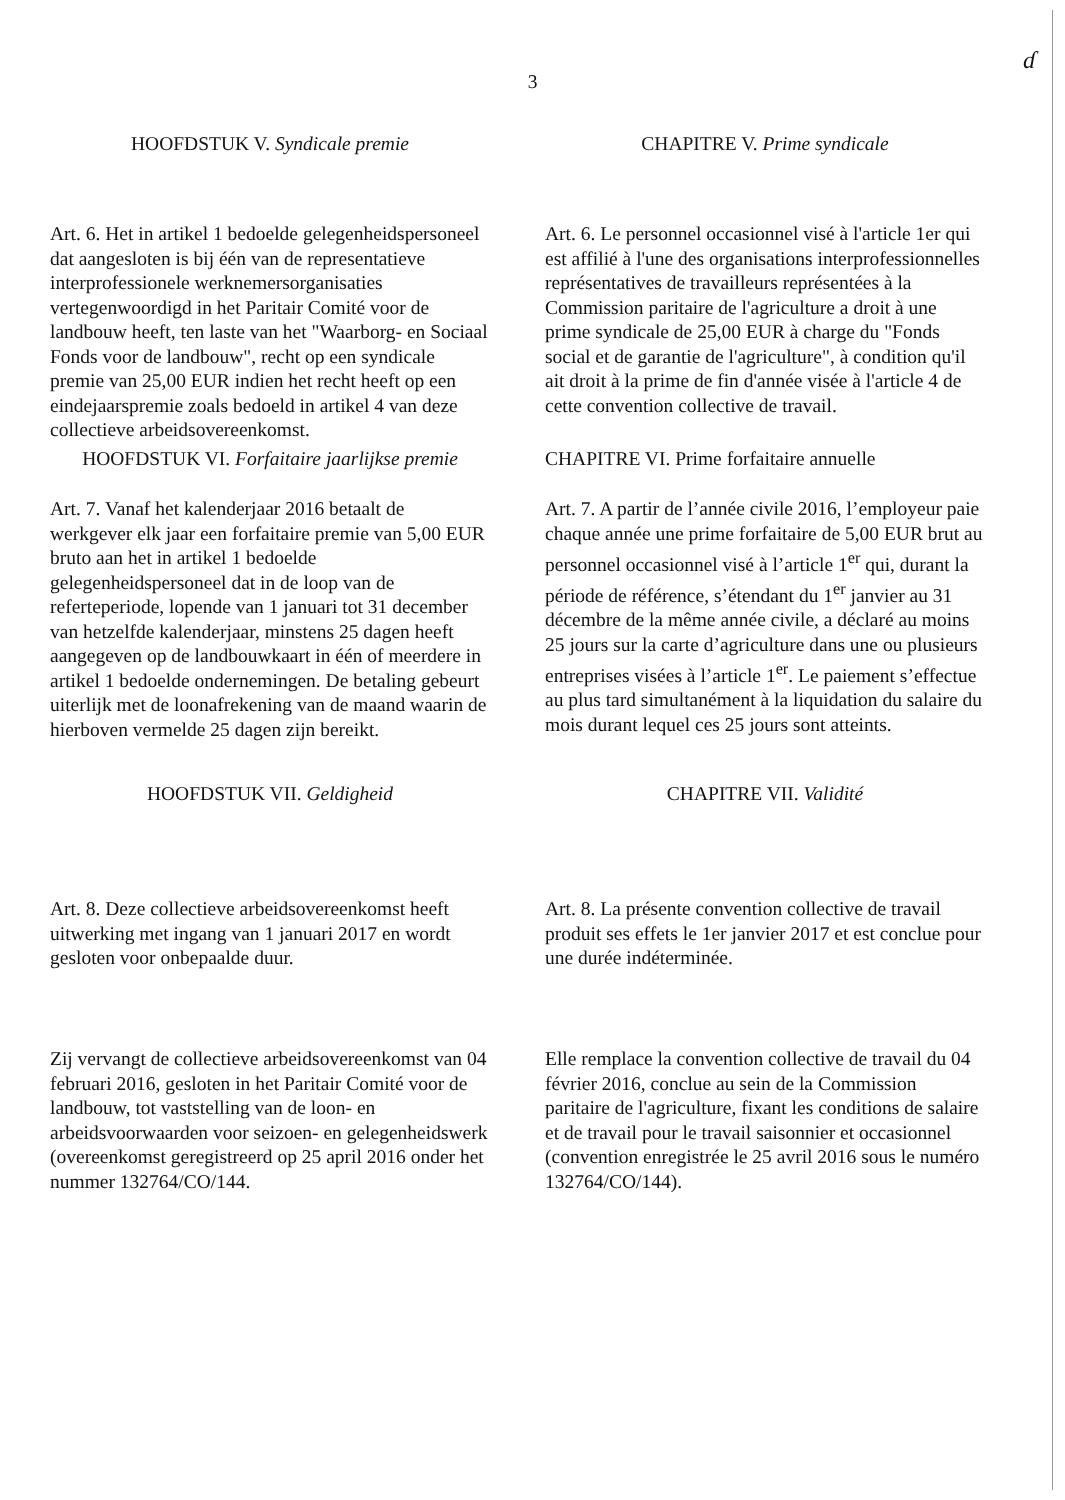ɗ
3
HOOFDSTUK V. Syndicale premie CHAPITRE V. Prime syndicale
Art. 6. Het in artikel 1 bedoelde gelegenheidspersoneel dat aangesloten is bij één van de representatieve interprofessionele werknemersorganisaties vertegenwoordigd in het Paritair Comité voor de landbouw heeft, ten laste van het "Waarborg- en Sociaal Fonds voor de landbouw", recht op een syndicale premie van 25,00 EUR indien het recht heeft op een eindejaarspremie zoals bedoeld in artikel 4 van deze collectieve arbeidsovereenkomst.
Art. 6. Le personnel occasionnel visé à l'article 1er qui est affilié à l'une des organisations interprofessionnelles représentatives de travailleurs représentées à la Commission paritaire de l'agriculture a droit à une prime syndicale de 25,00 EUR à charge du "Fonds social et de garantie de l'agriculture", à condition qu'il ait droit à la prime de fin d'année visée à l'article 4 de cette convention collective de travail.
HOOFDSTUK VI. Forfaitaire jaarlijkse premie
CHAPITRE VI. Prime forfaitaire annuelle
Art. 7. Vanaf het kalenderjaar 2016 betaalt de werkgever elk jaar een forfaitaire premie van 5,00 EUR bruto aan het in artikel 1 bedoelde gelegenheidspersoneel dat in de loop van de referteperiode, lopende van 1 januari tot 31 december van hetzelfde kalenderjaar, minstens 25 dagen heeft aangegeven op de landbouwkaart in één of meerdere in artikel 1 bedoelde ondernemingen. De betaling gebeurt uiterlijk met de loonafrekening van de maand waarin de hierboven vermelde 25 dagen zijn bereikt.
Art. 7. A partir de l’année civile 2016, l’employeur paie chaque année une prime forfaitaire de 5,00 EUR brut au personnel occasionnel visé à l’article 1<sup>er</sup> qui, durant la période de référence, s’étendant du 1<sup>er</sup> janvier au 31 décembre de la même année civile, a déclaré au moins 25 jours sur la carte d’agriculture dans une ou plusieurs entreprises visées à l’article 1<sup>er</sup>. Le paiement s’effectue au plus tard simultanément à la liquidation du salaire du mois durant lequel ces 25 jours sont atteints.
HOOFDSTUK VII. Geldigheid CHAPITRE VII. Validité
Art. 8. Deze collectieve arbeidsovereenkomst heeft uitwerking met ingang van 1 januari 2017 en wordt gesloten voor onbepaalde duur.
Art. 8. La présente convention collective de travail produit ses effets le 1er janvier 2017 et est conclue pour une durée indéterminée.
Zij vervangt de collectieve arbeidsovereenkomst van 04 februari 2016, gesloten in het Paritair Comité voor de landbouw, tot vaststelling van de loon- en arbeidsvoorwaarden voor seizoen- en gelegenheidswerk (overeenkomst geregistreerd op 25 april 2016 onder het nummer 132764/CO/144.
Elle remplace la convention collective de travail du 04 février 2016, conclue au sein de la Commission paritaire de l'agriculture, fixant les conditions de salaire et de travail pour le travail saisonnier et occasionnel (convention enregistrée le 25 avril 2016 sous le numéro 132764/CO/144).